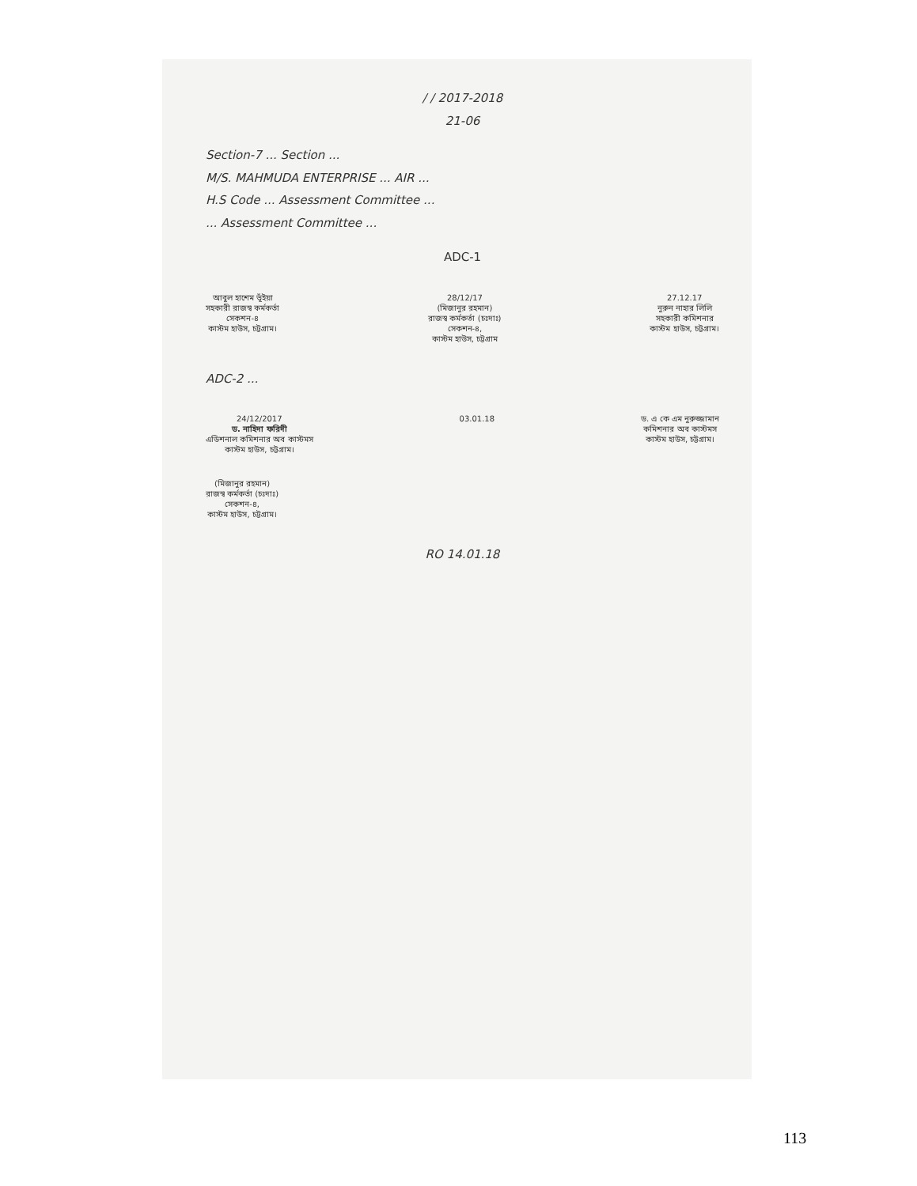/ / 2017-2018
21-06
Section-7 ... Section ...
M/S. MAHMUDA ENTERPRISE ... AIR ...
H.S Code ... Assessment Committee ...
... Assessment Committee ...
ADC-1
আবুল হাশেম ভূঁইয়া
সহকারী রাজস্ব কর্মকর্তা
সেকশন-৪
কাস্টম হাউস, চট্টগ্রাম।
28/12/17
(মিজানুর রহমান)
রাজস্ব কর্মকর্তা (চঃদাঃ)
সেকশন-৪,
কাস্টম হাউস, চট্টগ্রাম
27.12.17
নুরুন নাহার লিলি
সহকারী কমিশনার
কাস্টম হাউস, চট্টগ্রাম।
ADC-2 ...
24/12/2017
ড. নাহিদা ফরিদী
এডিশনাল কমিশনার অব কাস্টমস
কাস্টম হাউস, চট্টগ্রাম।
03.01.18 ড. এ কে এম নুরুজ্জামান
কমিশনার অব কাস্টমস
কাস্টম হাউস, চট্টগ্রাম।
(মিজানুর রহমান)
রাজস্ব কর্মকর্তা (চঃদাঃ)
সেকশন-৪,
কাস্টম হাউস, চট্টগ্রাম।
RO 14.01.18
113